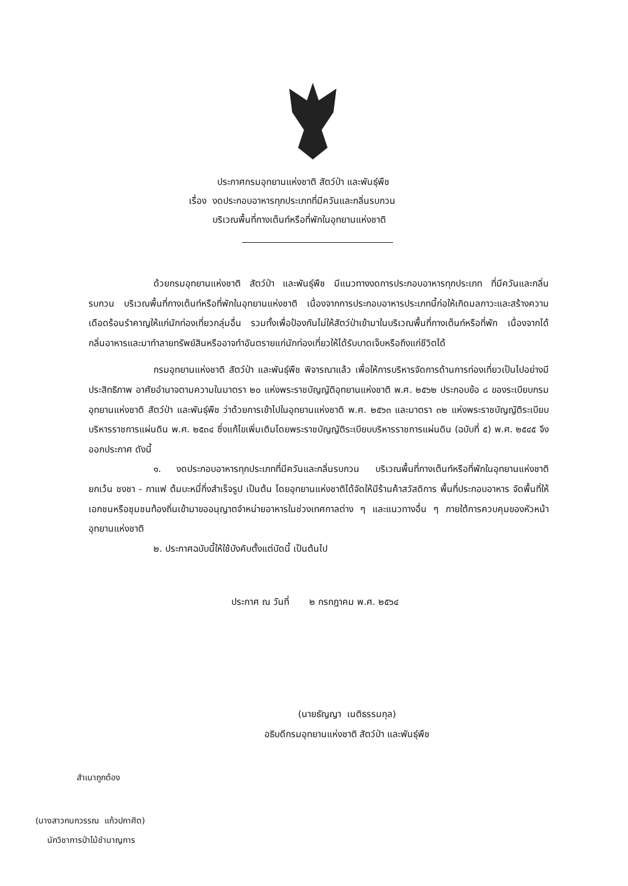ประกาศกรมอุทยานแห่งชาติ สัตว์ป่า และพันธุ์พืช
เรื่อง งดประกอบอาหารทุกประเภทที่มีควันและกลิ่นรบกวน
บริเวณพื้นที่กางเต็นท์หรือที่พักในอุทยานแห่งชาติ
ด้วยกรมอุทยานแห่งชาติ สัตว์ป่า และพันธุ์พืช มีแนวทางงดการประกอบอาหารทุกประเภท ที่มีควันและกลิ่นรบกวน บริเวณพื้นที่กางเต็นท์หรือที่พักในอุทยานแห่งชาติ เนื่องจากการประกอบอาหารประเภทนี้ก่อให้เกิดมลภาวะและสร้างความเดือดร้อนรำคาญให้แก่นักท่องเที่ยวกลุ่มอื่น รวมทั้งเพื่อป้องกันไม่ให้สัตว์ป่าเข้ามาในบริเวณพื้นที่กางเต็นท์หรือที่พัก เนื่องจากได้กลิ่นอาหารและมาทำลายทรัพย์สินหรืออาจทำอันตรายแก่นักท่องเที่ยวให้ได้รับบาดเจ็บหรือถึงแก่ชีวิตได้
กรมอุทยานแห่งชาติ สัตว์ป่า และพันธุ์พืช พิจารณาแล้ว เพื่อให้การบริหารจัดการด้านการท่องเที่ยวเป็นไปอย่างมีประสิทธิภาพ อาศัยอำนาจตามความในมาตรา ๒๐ แห่งพระราชบัญญัติอุทยานแห่งชาติ พ.ศ. ๒๕๖๒ ประกอบข้อ ๘ ของระเบียบกรมอุทยานแห่งชาติ สัตว์ป่า และพันธุ์พืช ว่าด้วยการเข้าไปในอุทยานแห่งชาติ พ.ศ. ๒๕๖๓ และมาตรา ๓๒ แห่งพระราชบัญญัติระเบียบบริหารราชการแผ่นดิน พ.ศ. ๒๕๓๔ ซึ่งแก้ไขเพิ่มเติมโดยพระราชบัญญัติระเบียบบริหารราชการแผ่นดิน (ฉบับที่ ๕) พ.ศ. ๒๕๔๕ จึงออกประกาศ ดังนี้
๑. งดประกอบอาหารทุกประเภทที่มีควันและกลิ่นรบกวน บริเวณพื้นที่กางเต็นท์หรือที่พักในอุทยานแห่งชาติ ยกเว้น ชงชา - กาแฟ ต้มบะหมี่กึ่งสำเร็จรูป เป็นต้น โดยอุทยานแห่งชาติได้จัดให้มีร้านค้าสวัสดิการ พื้นที่ประกอบอาหาร จัดพื้นที่ให้เอกชนหรือชุมชนท้องถิ่นเข้ามาขออนุญาตจำหน่ายอาหารในช่วงเทศกาลต่าง ๆ และแนวทางอื่น ๆ ภายใต้การควบคุมของหัวหน้าอุทยานแห่งชาติ
๒. ประกาศฉบับนี้ให้ใช้บังคับตั้งแต่บัดนี้ เป็นต้นไป
ประกาศ ณ วันที่ ๒ กรกฎาคม พ.ศ. ๒๕๖๔
(นายธัญญา เนติธรรมกุล)
อธิบดีกรมอุทยานแห่งชาติ สัตว์ป่า และพันธุ์พืช
สำเนาถูกต้อง
(นางสาวกนกวรรณ แก้วปกาศิต)
นักวิชาการป่าไม้ชำนาญการ